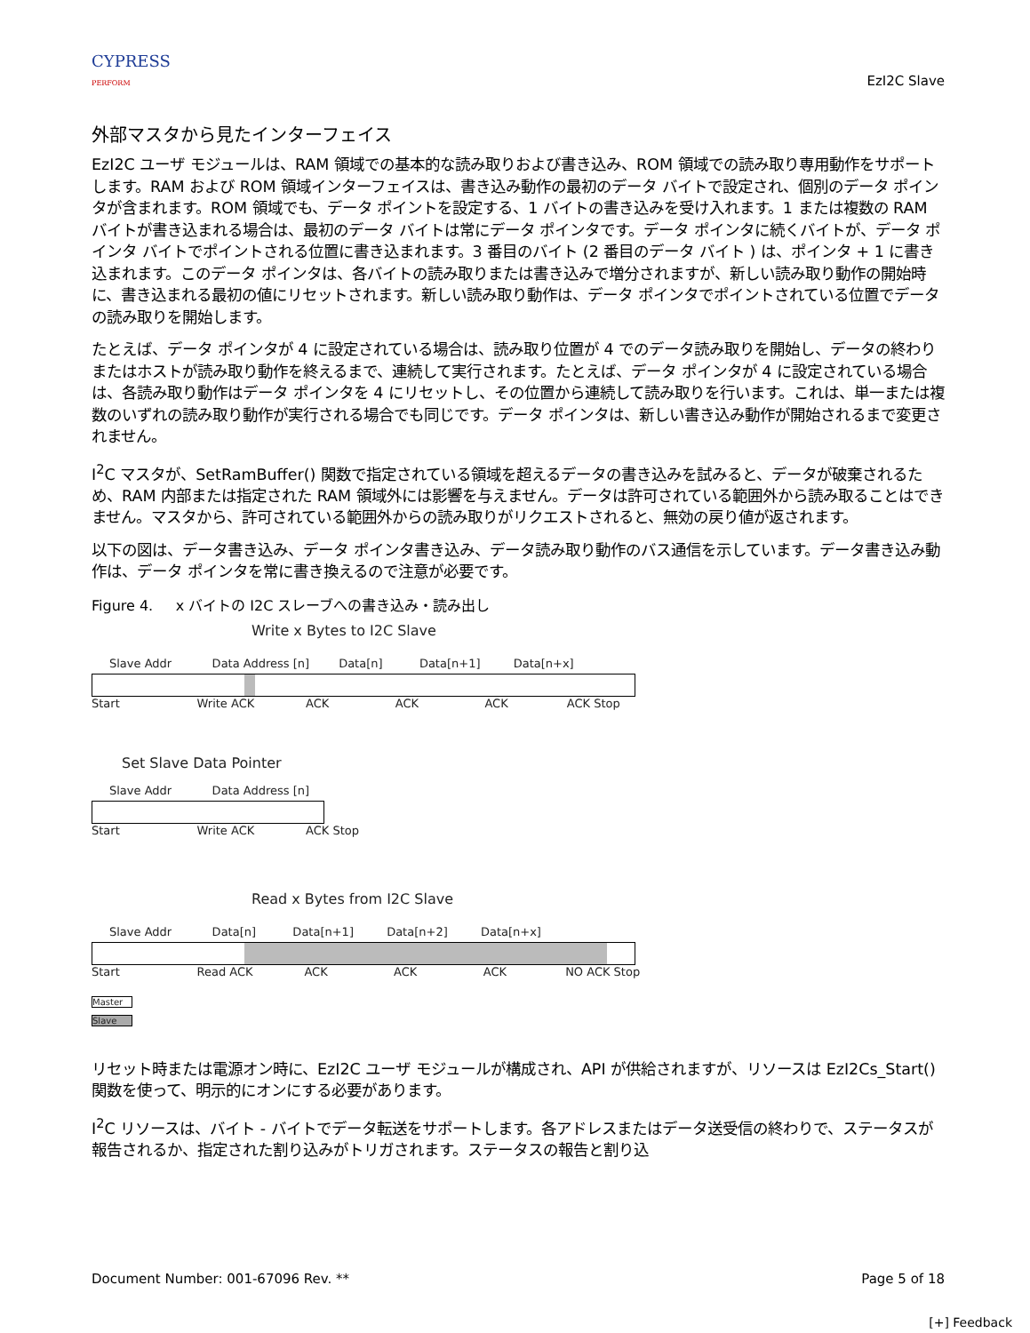CYPRESS
PERFORM
EzI2C Slave
外部マスタから見たインターフェイス
EzI2C ユーザ モジュールは、RAM 領域での基本的な読み取りおよび書き込み、ROM 領域での読み取り専用動作をサポートします。RAM および ROM 領域インターフェイスは、書き込み動作の最初のデータ バイトで設定され、個別のデータ ポインタが含まれます。ROM 領域でも、データ ポイントを設定する、1 バイトの書き込みを受け入れます。1 または複数の RAM バイトが書き込まれる場合は、最初のデータ バイトは常にデータ ポインタです。データ ポインタに続くバイトが、データ ポインタ バイトでポイントされる位置に書き込まれます。3 番目のバイト (2 番目のデータ バイト ) は、ポインタ + 1 に書き込まれます。このデータ ポインタは、各バイトの読み取りまたは書き込みで増分されますが、新しい読み取り動作の開始時に、書き込まれる最初の値にリセットされます。新しい読み取り動作は、データ ポインタでポイントされている位置でデータの読み取りを開始します。
たとえば、データ ポインタが 4 に設定されている場合は、読み取り位置が 4 でのデータ読み取りを開始し、データの終わりまたはホストが読み取り動作を終えるまで、連続して実行されます。たとえば、データ ポインタが 4 に設定されている場合は、各読み取り動作はデータ ポインタを 4 にリセットし、その位置から連続して読み取りを行います。これは、単一または複数のいずれの読み取り動作が実行される場合でも同じです。データ ポインタは、新しい書き込み動作が開始されるまで変更されません。
I<sup>2</sup>C マスタが、SetRamBuffer() 関数で指定されている領域を超えるデータの書き込みを試みると、データが破棄されるため、RAM 内部または指定された RAM 領域外には影響を与えません。データは許可されている範囲外から読み取ることはできません。マスタから、許可されている範囲外からの読み取りがリクエストされると、無効の戻り値が返されます。
以下の図は、データ書き込み、データ ポインタ書き込み、データ読み取り動作のバス通信を示しています。データ書き込み動作は、データ ポインタを常に書き換えるので注意が必要です。
Figure 4. x バイトの I2C スレーブへの書き込み・読み出し
Write x Bytes to I2C Slave
Slave Addr Data Address [n] Data[n] Data[n+1] Data[n+x]
Start Write ACK ACK ACK ACK ACK Stop
Set Slave Data Pointer
Slave Addr Data Address [n]
Start Write ACK ACK Stop
Read x Bytes from I2C Slave
Slave Addr Data[n] Data[n+1] Data[n+2] Data[n+x]
Start Read ACK ACK ACK ACK NO ACK Stop
Master
Slave
リセット時または電源オン時に、EzI2C ユーザ モジュールが構成され、API が供給されますが、リソースは EzI2Cs_Start() 関数を使って、明示的にオンにする必要があります。
I<sup>2</sup>C リソースは、バイト - バイトでデータ転送をサポートします。各アドレスまたはデータ送受信の終わりで、ステータスが報告されるか、指定された割り込みがトリガされます。ステータスの報告と割り込
Document Number: 001-67096 Rev. ** Page 5 of 18
[+] Feedback